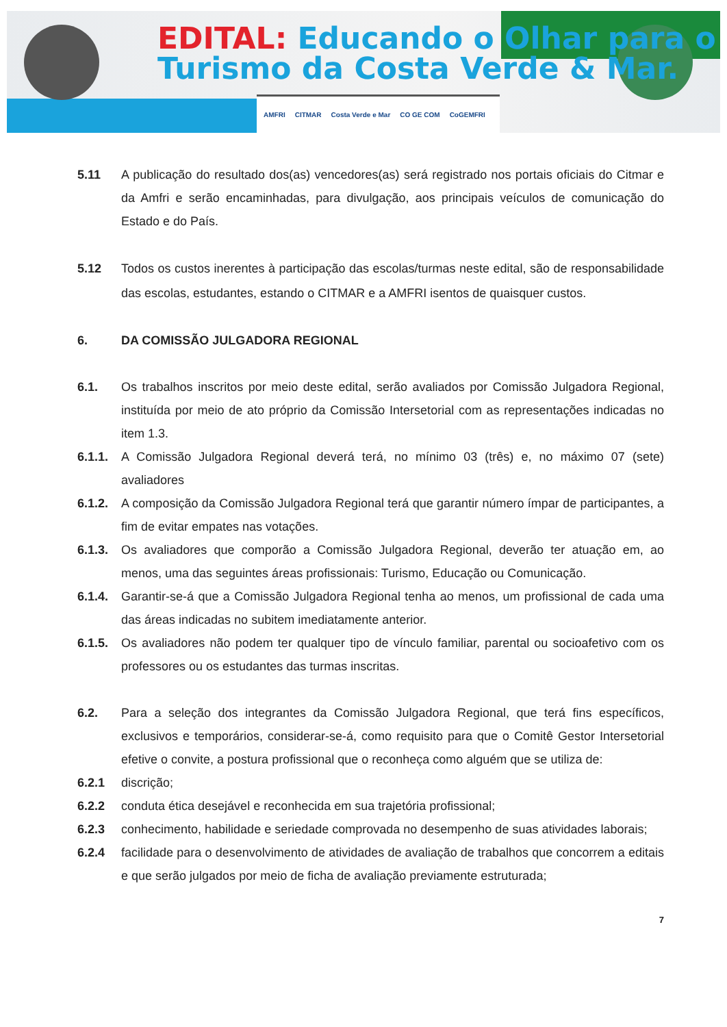EDITAL: Educando o Olhar para o
Turismo da Costa Verde & Mar.
AMFRI CITMAR Costa Verde e Mar CO GE COM CoGEMFRI
5.11 A publicação do resultado dos(as) vencedores(as) será registrado nos portais oficiais do Citmar e da Amfri e serão encaminhadas, para divulgação, aos principais veículos de comunicação do Estado e do País.
5.12 Todos os custos inerentes à participação das escolas/turmas neste edital, são de responsabilidade das escolas, estudantes, estando o CITMAR e a AMFRI isentos de quaisquer custos.
6. DA COMISSÃO JULGADORA REGIONAL
6.1. Os trabalhos inscritos por meio deste edital, serão avaliados por Comissão Julgadora Regional, instituída por meio de ato próprio da Comissão Intersetorial com as representações indicadas no item 1.3.
6.1.1.
A Comissão Julgadora Regional deverá terá, no mínimo 03 (três) e, no máximo 07 (sete) avaliadores
6.1.2.
A composição da Comissão Julgadora Regional terá que garantir número ímpar de participantes, a fim de evitar empates nas votações.
6.1.3.
Os avaliadores que comporão a Comissão Julgadora Regional, deverão ter atuação em, ao menos, uma das seguintes áreas profissionais: Turismo, Educação ou Comunicação.
6.1.4.
Garantir-se-á que a Comissão Julgadora Regional tenha ao menos, um profissional de cada uma das áreas indicadas no subitem imediatamente anterior.
6.1.5.
Os avaliadores não podem ter qualquer tipo de vínculo familiar, parental ou socioafetivo com os professores ou os estudantes das turmas inscritas.
6.2. Para a seleção dos integrantes da Comissão Julgadora Regional, que terá fins específicos, exclusivos e temporários, considerar-se-á, como requisito para que o Comitê Gestor Intersetorial efetive o convite, a postura profissional que o reconheça como alguém que se utiliza de:
6.2.1 discrição;
6.2.2 conduta ética desejável e reconhecida em sua trajetória profissional;
6.2.3 conhecimento, habilidade e seriedade comprovada no desempenho de suas atividades laborais;
6.2.4 facilidade para o desenvolvimento de atividades de avaliação de trabalhos que concorrem a editais e que serão julgados por meio de ficha de avaliação previamente estruturada;
7